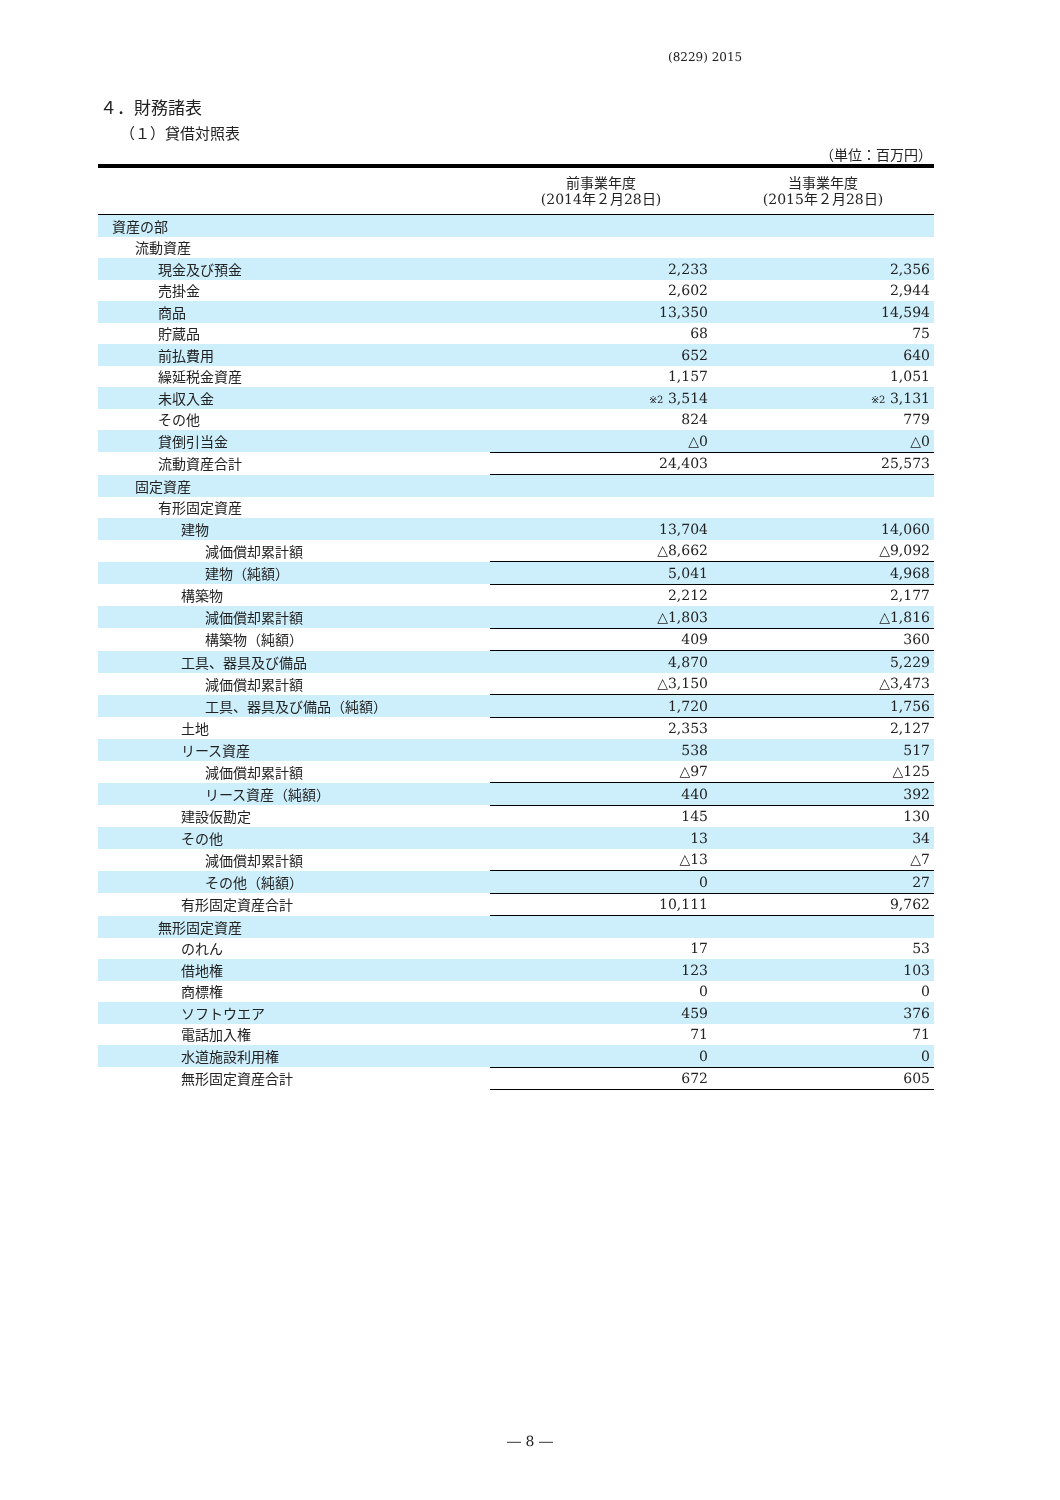(8229) 2015
４．財務諸表
（１）貸借対照表
（単位：百万円）
| | 前事業年度 (2014年２月28日) | 当事業年度 (2015年２月28日) |
| --- | --- | --- |
| 資産の部 | | |
| 流動資産 | | |
| 現金及び預金 | 2,233 | 2,356 |
| 売掛金 | 2,602 | 2,944 |
| 商品 | 13,350 | 14,594 |
| 貯蔵品 | 68 | 75 |
| 前払費用 | 652 | 640 |
| 繰延税金資産 | 1,157 | 1,051 |
| 未収入金 | ※2 3,514 | ※2 3,131 |
| その他 | 824 | 779 |
| 貸倒引当金 | △0 | △0 |
| 流動資産合計 | 24,403 | 25,573 |
| 固定資産 | | |
| 有形固定資産 | | |
| 建物 | 13,704 | 14,060 |
| 減価償却累計額 | △8,662 | △9,092 |
| 建物（純額） | 5,041 | 4,968 |
| 構築物 | 2,212 | 2,177 |
| 減価償却累計額 | △1,803 | △1,816 |
| 構築物（純額） | 409 | 360 |
| 工具、器具及び備品 | 4,870 | 5,229 |
| 減価償却累計額 | △3,150 | △3,473 |
| 工具、器具及び備品（純額） | 1,720 | 1,756 |
| 土地 | 2,353 | 2,127 |
| リース資産 | 538 | 517 |
| 減価償却累計額 | △97 | △125 |
| リース資産（純額） | 440 | 392 |
| 建設仮勘定 | 145 | 130 |
| その他 | 13 | 34 |
| 減価償却累計額 | △13 | △7 |
| その他（純額） | 0 | 27 |
| 有形固定資産合計 | 10,111 | 9,762 |
| 無形固定資産 | | |
| のれん | 17 | 53 |
| 借地権 | 123 | 103 |
| 商標権 | 0 | 0 |
| ソフトウエア | 459 | 376 |
| 電話加入権 | 71 | 71 |
| 水道施設利用権 | 0 | 0 |
| 無形固定資産合計 | 672 | 605 |
― 8 ―